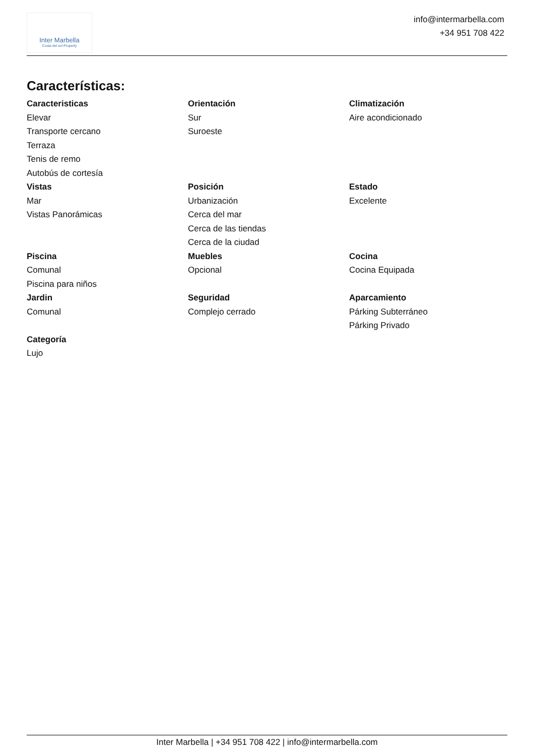Inter Marbella
Costa del sol Property
info@intermarbella.com
+34 951 708 422
Características:
Caracteristicas
Elevar
Transporte cercano
Terraza
Tenis de remo
Autobús de cortesía
Orientación
Sur
Suroeste
Climatización
Aire acondicionado
Vistas
Mar
Vistas Panorámicas
Posición
Urbanización
Cerca del mar
Cerca de las tiendas
Cerca de la ciudad
Estado
Excelente
Piscina
Comunal
Piscina para niños
Muebles
Opcional
Cocina
Cocina Equipada
Jardin
Comunal
Seguridad
Complejo cerrado
Aparcamiento
Párking Subterráneo
Párking Privado
Categoría
Lujo
Inter Marbella | +34 951 708 422 | info@intermarbella.com